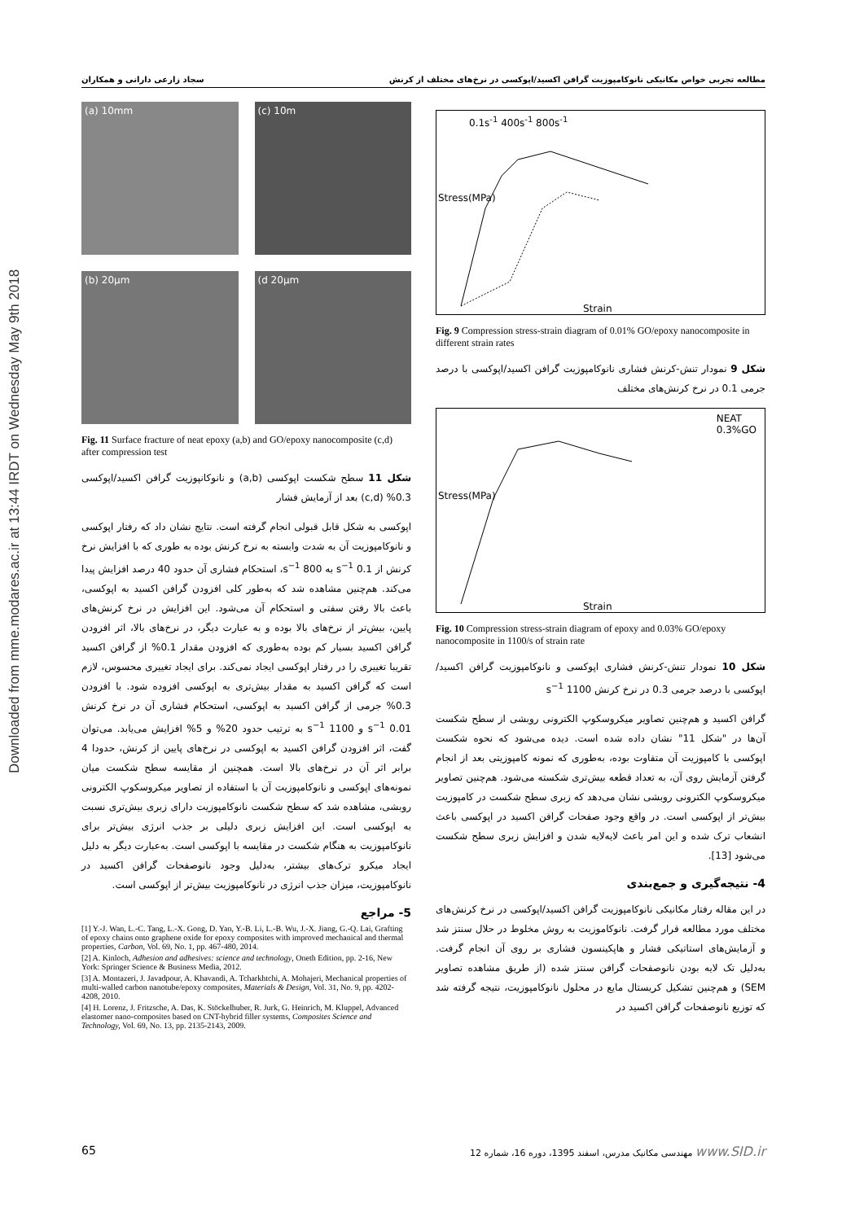Downloaded from mme.modares.ac.ir at 13:44 IRDT on Wednesday May 9th 2018
مطالعه تجربی خواص مکانیکی نانوکامپوزیت گرافن اکسید/اپوکسی در نرخ‌های مختلف از کرنش سجاد زارعی دارانی و همکاران
0.1s<sup>-1</sup> 400s<sup>-1</sup> 800s<sup>-1</sup>
Strain
Stress(MPa)
Fig. 9 Compression stress-strain diagram of 0.01% GO/epoxy nanocomposite in different strain rates
شکل 9 نمودار تنش-کرنش فشاری نانوکامپوزیت گرافن اکسید/اپوکسی با درصد جرمی 0.1 در نرخ کرنش‌های مختلف
NEAT
0.3%GO
Strain
Stress(MPa)
Fig. 10 Compression stress-strain diagram of epoxy and 0.03% GO/epoxy nanocomposite in 1100/s of strain rate
شکل 10 نمودار تنش-کرنش فشاری اپوکسی و نانوکامپوزیت گرافن اکسید/اپوکسی با درصد جرمی 0.3 در نرخ کرنش 1100 s<sup>−1</sup>
گرافن اکسید و هم‌چنین تصاویر میکروسکوپ الکترونی روبشی از سطح شکست آن‌ها در "شکل 11" نشان داده شده است. دیده می‌شود که نحوه شکست اپوکسی با کامپوزیت آن متفاوت بوده، به‌طوری که نمونه کامپوزیتی بعد از انجام گرفتن آزمایش روی آن، به تعداد قطعه بیش‌تری شکسته می‌شود. هم‌چنین تصاویر میکروسکوپ الکترونی روبشی نشان می‌دهد که زبری سطح شکست در کامپوزیت بیش‌تر از اپوکسی است. در واقع وجود صفحات گرافن اکسید در اپوکسی باعث انشعاب ترک شده و این امر باعث لایه‌لایه شدن و افزایش زبری سطح شکست می‌شود [13].
4- نتیجه‌گیری و جمع‌بندی
در این مقاله رفتار مکانیکی نانوکامپوزیت گرافن اکسید/اپوکسی در نرخ کرنش‌های مختلف مورد مطالعه قرار گرفت. نانوکاموزیت به روش مخلوط در حلال سنتز شد و آزمایش‌های استاتیکی فشار و هاپکینسون فشاری بر روی آن انجام گرفت. به‌دلیل تک لایه بودن نانوصفحات گرافن سنتز شده (از طریق مشاهده تصاویر SEM) و هم‌چنین تشکیل کریستال مایع در محلول نانوکامپوزیت، نتیجه گرفته شد که توزیع نانوصفحات گرافن اکسید در
(a) 10mm
(c) 10m
(b) 20µm
(d 20µm
Fig. 11 Surface fracture of neat epoxy (a,b) and GO/epoxy nanocomposite (c,d) after compression test
شکل 11 سطح شکست اپوکسی (a,b) و نانوکانپوزیت گرافن اکسید/اپوکسی 0.3% (c,d) بعد از آزمایش فشار
اپوکسی به شکل قابل قبولی انجام گرفته است. نتایج نشان داد که رفتار اپوکسی و نانوکامپوزیت آن به شدت وابسته به نرخ کرنش بوده به طوری که با افزایش نرخ کرنش از 0.1 s<sup>−1</sup> به 800 s<sup>−1</sup>، استحکام فشاری آن حدود 40 درصد افزایش پیدا می‌کند. هم‌چنین مشاهده شد که به‌طور کلی افزودن گرافن اکسید به اپوکسی، باعث بالا رفتن سفتی و استحکام آن می‌شود. این افزایش در نرخ کرنش‌های پایین، بیش‌تر از نرخ‌های بالا بوده و به عبارت دیگر، در نرخ‌های بالا، اثر افزودن گرافن اکسید بسیار کم بوده به‌طوری که افزودن مقدار 0.1% از گرافن اکسید تقریبا تغییری را در رفتار اپوکسی ایجاد نمی‌کند. برای ایجاد تغییری محسوس، لازم است که گرافن اکسید به مقدار بیش‌تری به اپوکسی افزوده شود. با افزودن 0.3% جرمی از گرافن اکسید به اپوکسی، استحکام فشاری آن در نرخ کرنش 0.01 s<sup>−1</sup> و 1100 s<sup>−1</sup> به ترتیب حدود 20% و 5% افزایش می‌یابد. می‌توان گفت، اثر افزودن گرافن اکسید به اپوکسی در نرخ‌های پایین از کرنش، حدودا 4 برابر اثر آن در نرخ‌های بالا است. همچنین از مقایسه سطح شکست میان نمونه‌های اپوکسی و نانوکامپوزیت آن با استفاده از تصاویر میکروسکوپ الکترونی روبشی، مشاهده شد که سطح شکست نانوکامپوزیت دارای زبری بیش‌تری نسبت به اپوکسی است. این افزایش زبری دلیلی بر جذب انرژی بیش‌تر برای نانوکامپوزیت به هنگام شکست در مقایسه با اپوکسی است. به‌عبارت دیگر به دلیل ایجاد میکرو ترک‌های بیشتر، به‌دلیل وجود نانوصفحات گرافن اکسید در نانوکامپوزیت، میزان جذب انرژی در نانوکامپوزیت بیش‌تر از اپوکسی است.
5- مراجع
[1] Y.-J. Wan, L.-C. Tang, L.-X. Gong, D. Yan, Y.-B. Li, L.-B. Wu, J.-X. Jiang, G.-Q. Lai, Grafting of epoxy chains onto graphene oxide for epoxy composites with improved mechanical and thermal properties, Carbon, Vol. 69, No. 1, pp. 467-480, 2014.
[2] A. Kinloch, Adhesion and adhesives: science and technology, Oneth Edition, pp. 2-16, New York: Springer Science & Business Media, 2012.
[3] A. Montazeri, J. Javadpour, A. Khavandi, A. Tcharkhtchi, A. Mohajeri, Mechanical properties of multi-walled carbon nanotube/epoxy composites, Materials & Design, Vol. 31, No. 9, pp. 4202-4208, 2010.
[4] H. Lorenz, J. Fritzsche, A. Das, K. Stöckelhuber, R. Jurk, G. Heinrich, M. Kluppel, Advanced elastomer nano-composites based on CNT-hybrid filler systems, Composites Science and Technology, Vol. 69, No. 13, pp. 2135-2143, 2009.
65 مهندسی مکانیک مدرس، اسفند 1395، دوره 16، شماره 12 www.SID.ir